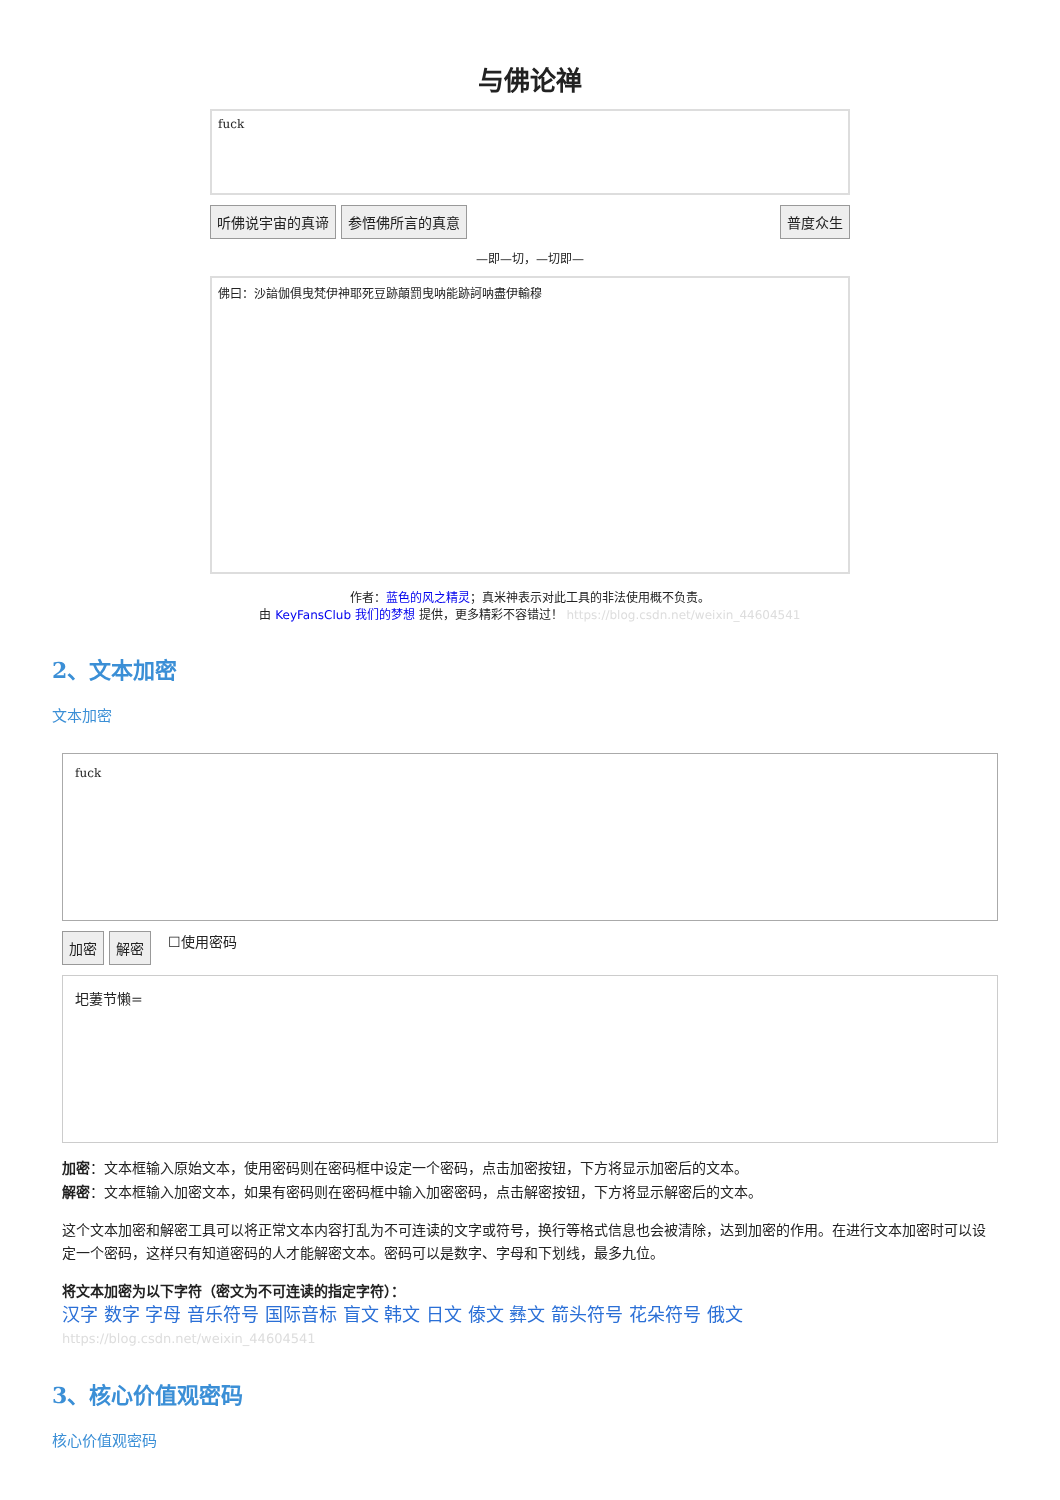与佛论禅
fuck
听佛说宇宙的真谛 参悟佛所言的真意 普度众生
—即—切，—切即—
佛曰：沙諳伽俱曳梵伊神耶死豆跡顛罰曳呐能跡訶呐盡伊輸穆
作者：蓝色的风之精灵；真米神表示对此工具的非法使用概不负责。
由 KeyFansClub 我们的梦想 提供，更多精彩不容错过！ https://blog.csdn.net/weixin_44604541
2、文本加密
文本加密
fuck
加密 解密 ☐使用密码
圯萋节懒=
加密：文本框输入原始文本，使用密码则在密码框中设定一个密码，点击加密按钮，下方将显示加密后的文本。
解密：文本框输入加密文本，如果有密码则在密码框中输入加密密码，点击解密按钮，下方将显示解密后的文本。
这个文本加密和解密工具可以将正常文本内容打乱为不可连读的文字或符号，换行等格式信息也会被清除，达到加密的作用。在进行文本加密时可以设定一个密码，这样只有知道密码的人才能解密文本。密码可以是数字、字母和下划线，最多九位。
将文本加密为以下字符（密文为不可连读的指定字符）：
汉字 数字 字母 音乐符号 国际音标 盲文 韩文 日文 傣文 彝文 箭头符号 花朵符号 俄文 https://blog.csdn.net/weixin_44604541
3、核心价值观密码
核心价值观密码